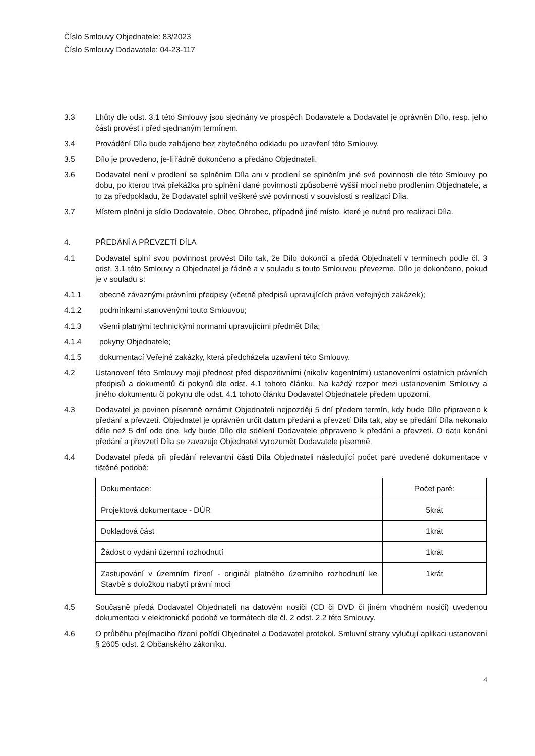Číslo Smlouvy Objednatele: 83/2023
Číslo Smlouvy Dodavatele: 04-23-117
3.3 Lhůty dle odst. 3.1 této Smlouvy jsou sjednány ve prospěch Dodavatele a Dodavatel je oprávněn Dílo, resp. jeho části provést i před sjednaným termínem.
3.4 Provádění Díla bude zahájeno bez zbytečného odkladu po uzavření této Smlouvy.
3.5 Dílo je provedeno, je-li řádně dokončeno a předáno Objednateli.
3.6 Dodavatel není v prodlení se splněním Díla ani v prodlení se splněním jiné své povinnosti dle této Smlouvy po dobu, po kterou trvá překážka pro splnění dané povinnosti způsobené vyšší mocí nebo prodlením Objednatele, a to za předpokladu, že Dodavatel splnil veškeré své povinnosti v souvislosti s realizací Díla.
3.7 Místem plnění je sídlo Dodavatele, Obec Ohrobec, případně jiné místo, které je nutné pro realizaci Díla.
4. PŘEDÁNÍ A PŘEVZETÍ DÍLA
4.1 Dodavatel splní svou povinnost provést Dílo tak, že Dílo dokončí a předá Objednateli v termínech podle čl. 3 odst. 3.1 této Smlouvy a Objednatel je řádně a v souladu s touto Smlouvou převezme. Dílo je dokončeno, pokud je v souladu s:
4.1.1 obecně závaznými právními předpisy (včetně předpisů upravujících právo veřejných zakázek);
4.1.2 podmínkami stanovenými touto Smlouvou;
4.1.3 všemi platnými technickými normami upravujícími předmět Díla;
4.1.4 pokyny Objednatele;
4.1.5 dokumentací Veřejné zakázky, která předcházela uzavření této Smlouvy.
4.2 Ustanovení této Smlouvy mají přednost před dispozitivními (nikoliv kogentními) ustanoveními ostatních právních předpisů a dokumentů či pokynů dle odst. 4.1 tohoto článku. Na každý rozpor mezi ustanovením Smlouvy a jiného dokumentu či pokynu dle odst. 4.1 tohoto článku Dodavatel Objednatele předem upozorní.
4.3 Dodavatel je povinen písemně oznámit Objednateli nejpozději 5 dní předem termín, kdy bude Dílo připraveno k předání a převzetí. Objednatel je oprávněn určit datum předání a převzetí Díla tak, aby se předání Díla nekonalo déle než 5 dní ode dne, kdy bude Dílo dle sdělení Dodavatele připraveno k předání a převzetí. O datu konání předání a převzetí Díla se zavazuje Objednatel vyrozumět Dodavatele písemně.
4.4 Dodavatel předá při předání relevantní části Díla Objednateli následující počet paré uvedené dokumentace v tištěné podobě:
| Dokumentace: | Počet paré: |
| Projektová dokumentace - DÚR | 5krát |
| Dokladová část | 1krát |
| Žádost o vydání územní rozhodnutí | 1krát |
| Zastupování v územním řízení - originál platného územního rozhodnutí ke Stavbě s doložkou nabytí právní moci | 1krát |
4.5 Současně předá Dodavatel Objednateli na datovém nosiči (CD či DVD či jiném vhodném nosiči) uvedenou dokumentaci v elektronické podobě ve formátech dle čl. 2 odst. 2.2 této Smlouvy.
4.6 O průběhu přejímacího řízení pořídí Objednatel a Dodavatel protokol. Smluvní strany vylučují aplikaci ustanovení § 2605 odst. 2 Občanského zákoníku.
4